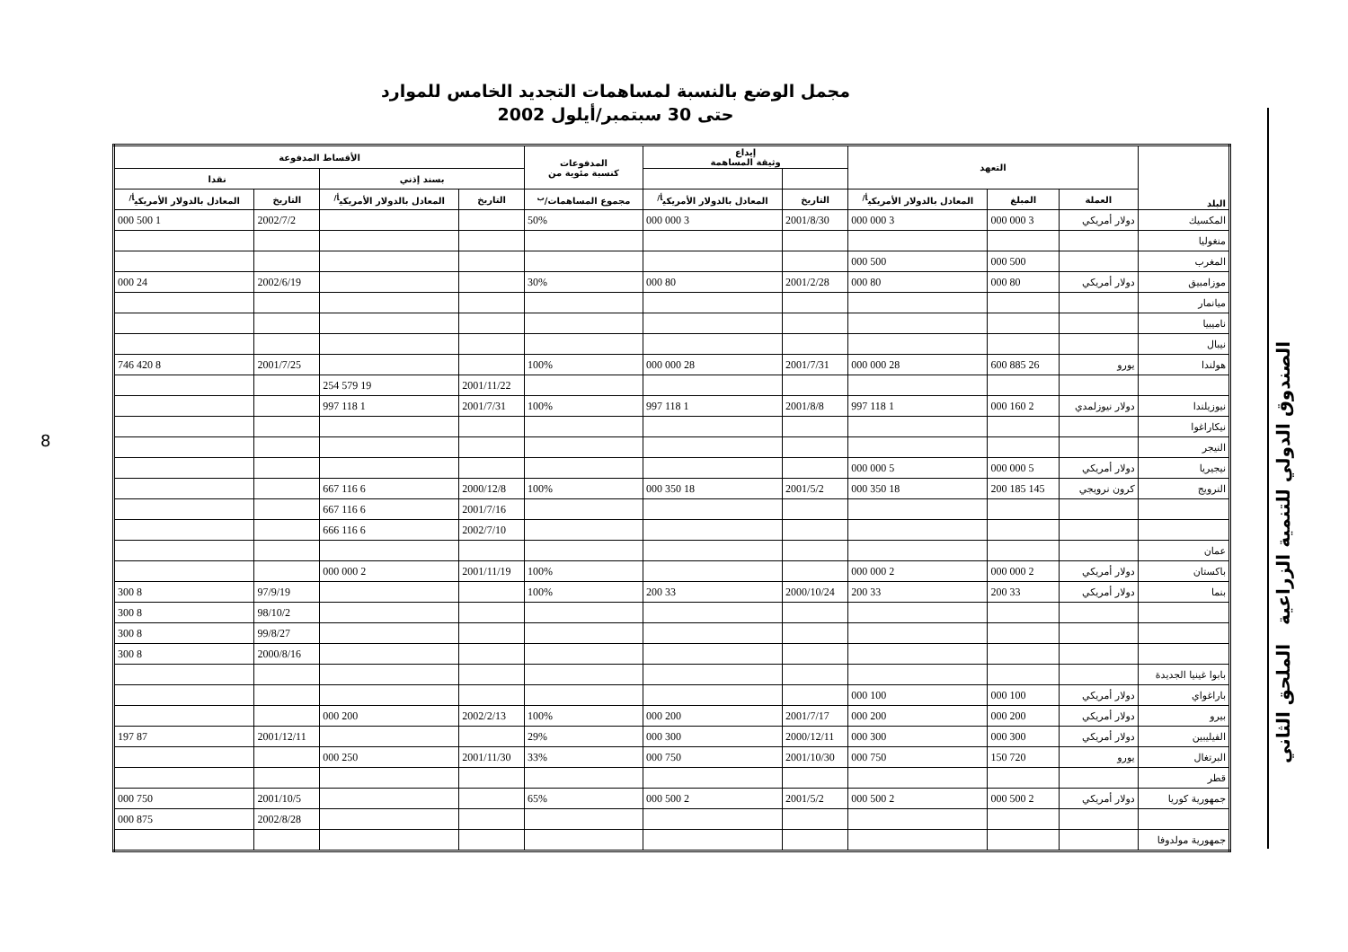مجمل الوضع بالنسبة لمساهمات التجديد الخامس للموارد
حتى 30 سبتمبر/أيلول 2002
8
الصندوق الدولي للتنمية الزراعية الملحق الثاني
| البلد | التعهد | | | إيداع وثيقة المساهمة | | المدفوعات كنسبة مئوية من | الأقساط المدفوعة | | | |
| --- | --- | --- | --- | --- | --- | --- | --- | --- | --- | --- |
| | | | | | | | بسند إذني | | نقدا | |
| | العملة | المبلغ | المعادل بالدولار الأمريكي<sup>أ/</sup> | التاريخ | المعادل بالدولار الأمريكي<sup>أ/</sup> | مجموع المساهمات/<sup>ب</sup> | التاريخ | المعادل بالدولار الأمريكي<sup>أ/</sup> | التاريخ | المعادل بالدولار الأمريكي<sup>أ/</sup> |
| المكسيك | دولار أمريكي | 3 000 000 | 3 000 000 | 2001/8/30 | 3 000 000 | 50% | | | 2002/7/2 | 1 500 000 |
| منغوليا | | | | | | | | | | |
| المغرب | | 500 000 | 500 000 | | | | | | | |
| موزامبيق | دولار أمريكي | 80 000 | 80 000 | 2001/2/28 | 80 000 | 30% | | | 2002/6/19 | 24 000 |
| ميانمار | | | | | | | | | | |
| ناميبيا | | | | | | | | | | |
| نيبال | | | | | | | | | | |
| هولندا | يورو | 26 885 600 | 28 000 000 | 2001/7/31 | 28 000 000 | 100% | | | 2001/7/25 | 8 420 746 |
| | | | | | | | 2001/11/22 | 19 579 254 | | |
| نيوزيلندا | دولار نيوزلمدي | 2 160 000 | 1 118 997 | 2001/8/8 | 1 118 997 | 100% | 2001/7/31 | 1 118 997 | | |
| نيكاراغوا | | | | | | | | | | |
| النيجر | | | | | | | | | | |
| نيجيريا | دولار أمريكي | 5 000 000 | 5 000 000 | | | | | | | |
| النرويج | كرون نرويجي | 145 185 200 | 18 350 000 | 2001/5/2 | 18 350 000 | 100% | 2000/12/8 | 6 116 667 | | |
| | | | | | | | 2001/7/16 | 6 116 667 | | |
| | | | | | | | 2002/7/10 | 6 116 666 | | |
| عمان | | | | | | | | | | |
| باكستان | دولار أمريكي | 2 000 000 | 2 000 000 | | | 100% | 2001/11/19 | 2 000 000 | | |
| بنما | دولار أمريكي | 33 200 | 33 200 | 2000/10/24 | 33 200 | 100% | | | 97/9/19 | 8 300 |
| | | | | | | | | | 98/10/2 | 8 300 |
| | | | | | | | | | 99/8/27 | 8 300 |
| | | | | | | | | | 2000/8/16 | 8 300 |
| بابوا غينيا الجديدة | | | | | | | | | | |
| باراغواي | دولار أمريكي | 100 000 | 100 000 | | | | | | | |
| بيرو | دولار أمريكي | 200 000 | 200 000 | 2001/7/17 | 200 000 | 100% | 2002/2/13 | 200 000 | | |
| الفيليبين | دولار أمريكي | 300 000 | 300 000 | 2000/12/11 | 300 000 | 29% | | | 2001/12/11 | 87 197 |
| البرتغال | يورو | 720 150 | 750 000 | 2001/10/30 | 750 000 | 33% | 2001/11/30 | 250 000 | | |
| قطر | | | | | | | | | | |
| جمهورية كوريا | دولار أمريكي | 2 500 000 | 2 500 000 | 2001/5/2 | 2 500 000 | 65% | | | 2001/10/5 | 750 000 |
| | | | | | | | | | 2002/8/28 | 875 000 |
| جمهورية مولدوفا | | | | | | | | | | |